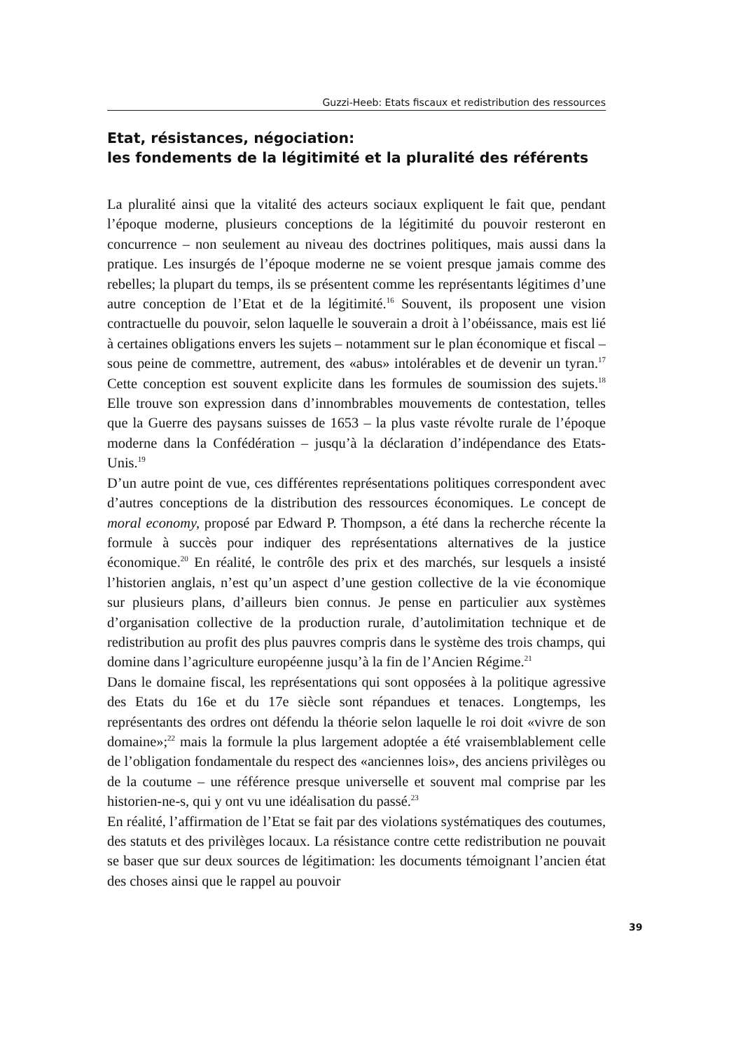Guzzi-Heeb: Etats fiscaux et redistribution des ressources
Etat, résistances, négociation:
les fondements de la légitimité et la pluralité des référents
La pluralité ainsi que la vitalité des acteurs sociaux expliquent le fait que, pendant l’époque moderne, plusieurs conceptions de la légitimité du pouvoir resteront en concurrence – non seulement au niveau des doctrines politiques, mais aussi dans la pratique. Les insurgés de l’époque moderne ne se voient presque jamais comme des rebelles; la plupart du temps, ils se présentent comme les représentants légitimes d’une autre conception de l’Etat et de la légitimité.<sup>16</sup> Souvent, ils proposent une vision contractuelle du pouvoir, selon laquelle le souverain a droit à l’obéissance, mais est lié à certaines obligations envers les sujets – notamment sur le plan économique et fiscal – sous peine de commettre, autrement, des «abus» intolérables et de devenir un tyran.<sup>17</sup> Cette conception est souvent explicite dans les formules de soumission des sujets.<sup>18</sup> Elle trouve son expression dans d’innombrables mouvements de contestation, telles que la Guerre des paysans suisses de 1653 – la plus vaste révolte rurale de l’époque moderne dans la Confédération – jusqu’à la déclaration d’indépendance des Etats-Unis.<sup>19</sup>
D’un autre point de vue, ces différentes représentations politiques correspondent avec d’autres conceptions de la distribution des ressources économiques. Le concept de moral economy, proposé par Edward P. Thompson, a été dans la recherche récente la formule à succès pour indiquer des représentations alternatives de la justice économique.<sup>20</sup> En réalité, le contrôle des prix et des marchés, sur lesquels a insisté l’historien anglais, n’est qu’un aspect d’une gestion collective de la vie économique sur plusieurs plans, d’ailleurs bien connus. Je pense en particulier aux systèmes d’organisation collective de la production rurale, d’autolimitation technique et de redistribution au profit des plus pauvres compris dans le système des trois champs, qui domine dans l’agriculture européenne jusqu’à la fin de l’Ancien Régime.<sup>21</sup>
Dans le domaine fiscal, les représentations qui sont opposées à la politique agressive des Etats du 16e et du 17e siècle sont répandues et tenaces. Longtemps, les représentants des ordres ont défendu la théorie selon laquelle le roi doit «vivre de son domaine»;<sup>22</sup> mais la formule la plus largement adoptée a été vraisemblablement celle de l’obligation fondamentale du respect des «anciennes lois», des anciens privilèges ou de la coutume – une référence presque universelle et souvent mal comprise par les historien-ne-s, qui y ont vu une idéalisation du passé.<sup>23</sup>
En réalité, l’affirmation de l’Etat se fait par des violations systématiques des coutumes, des statuts et des privilèges locaux. La résistance contre cette redistribution ne pouvait se baser que sur deux sources de légitimation: les documents témoignant l’ancien état des choses ainsi que le rappel au pouvoir
39